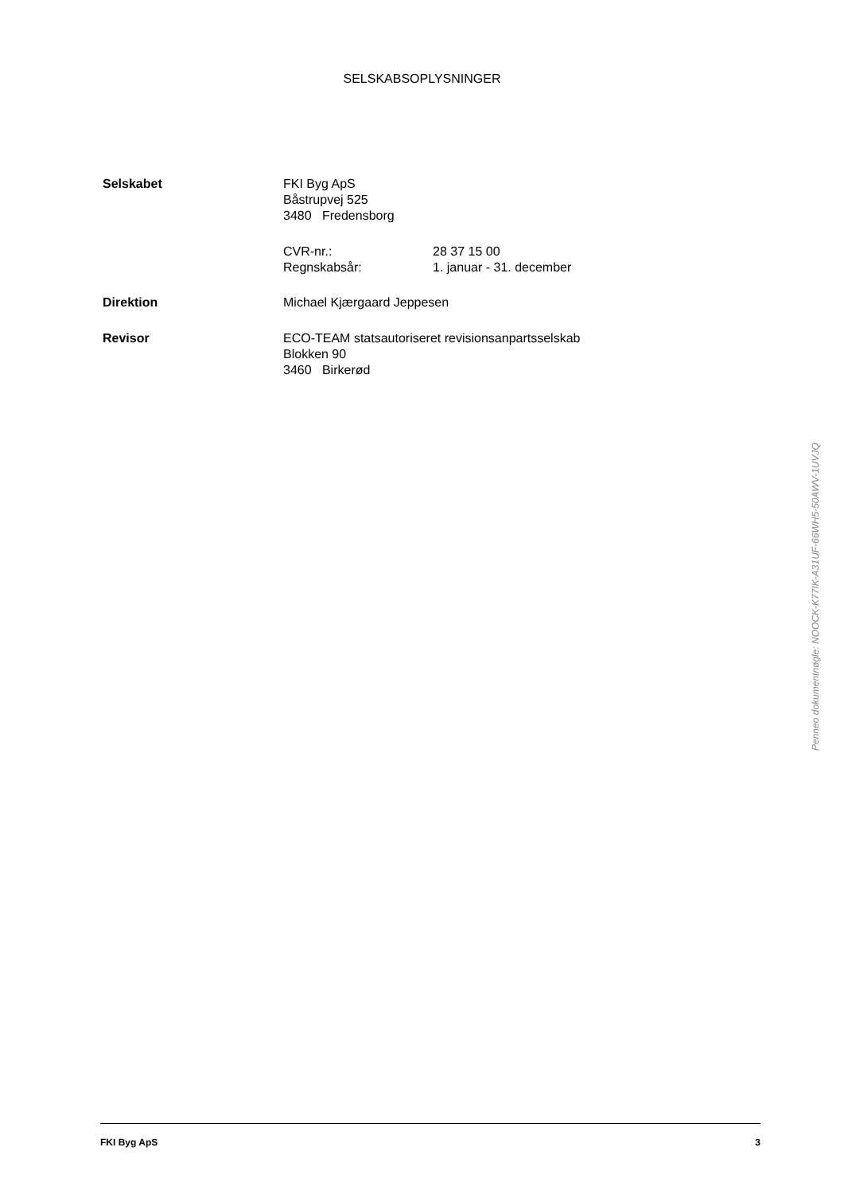SELSKABSOPLYSNINGER
Selskabet FKI Byg ApS
Båstrupvej 525
3480 Fredensborg
CVR-nr.: 28 37 15 00
Regnskabsår: 1. januar - 31. december
Direktion Michael Kjærgaard Jeppesen
Revisor ECO-TEAM statsautoriseret revisionsanpartsselskab
Blokken 90
3460 Birkerød
Penneo dokumentnøgle: NOOCK-K77IK-A31UF-66WH5-50AWV-1UVJQ
FKI Byg ApS 3